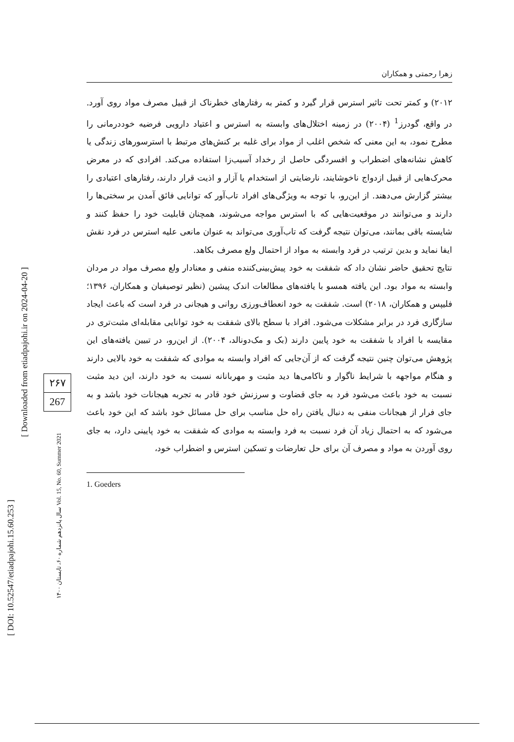[ DOI: 10.52547/etiadpajohi.15.60.253 ]
[ Downloaded from etiadpajohi.ir on 2024-04-20 ]
سال پانزدهم شماره ۶۰، تابستان ۱۴۰۰ Vol. 15, No. 60, Summer 2021
۲۶۷
267
زهرا رحمتی و همکاران
۲۰۱۲) و کمتر تحت تاثیر استرس قرار گیرد و کمتر به رفتارهای خطرناک از قبیل مصرف مواد روی آورد. در واقع، گودرز<sup>1</sup> (۲۰۰۴) در زمینه اختلال‌های وابسته به استرس و اعتیاد دارویی فرضیه خوددرمانی را مطرح نمود، به این معنی که شخص اغلب از مواد برای غلبه بر کنش‌های مرتبط با استرسورهای زندگی یا کاهش نشانه‌های اضطراب و افسردگی حاصل از رخداد آسیب‌زا استفاده می‌کند. افرادی که در معرض محرک‌هایی از قبیل ازدواج ناخوشایند، نارضایتی از استخدام یا آزار و اذیت قرار دارند، رفتارهای اعتیادی را بیشتر گزارش می‌دهند. از این‌رو، با توجه به ویژگی‌های افراد تاب‌آور که توانایی فائق آمدن بر سختی‌ها را دارند و می‌توانند در موقعیت‌هایی که با استرس مواجه می‌شوند، همچنان قابلیت خود را حفظ کنند و شایسته باقی بمانند، می‌توان نتیجه گرفت که تاب‌آوری می‌تواند به عنوان مانعی علیه استرس در فرد نقش ایفا نماید و بدین ترتیب در فرد وابسته به مواد از احتمال ولع مصرف بکاهد.
نتایج تحقیق حاضر نشان داد که شفقت به خود پیش‌بینی‌کننده منفی و معنادار ولع مصرف مواد در مردان وابسته به مواد بود. این یافته همسو با یافته‌های مطالعات اندک پیشین (نظیر توصیفیان و همکاران، ۱۳۹۶؛ فلیپس و همکاران، ۲۰۱۸) است. شفقت به خود انعطاف‌ورزی روانی و هیجانی در فرد است که باعث ایجاد سازگاری فرد در برابر مشکلات می‌شود. افراد با سطح بالای شفقت به خود توانایی مقابله‌ای مثبت‌تری در مقایسه با افراد با شفقت به خود پایین دارند (بک و مک‌دونالد، ۲۰۰۴). از این‌رو، در تبیین یافته‌های این پژوهش می‌توان چنین نتیجه گرفت که از آن‌جایی که افراد وابسته به موادی که شفقت به خود بالایی دارند و هنگام مواجهه با شرایط ناگوار و ناکامی‌ها دید مثبت و مهربانانه نسبت به خود دارند، این دید مثبت نسبت به خود باعث می‌شود فرد به جای قضاوت و سرزنش خود قادر به تجربه هیجانات خود باشد و به جای فرار از هیجانات منفی به دنبال یافتن راه حل مناسب برای حل مسائل خود باشد که این خود باعث می‌شود که به احتمال زیاد آن فرد نسبت به فرد وابسته به موادی که شفقت به خود پایینی دارد، به جای روی آوردن به مواد و مصرف آن برای حل تعارضات و تسکین استرس و اضطراب خود،
1. Goeders